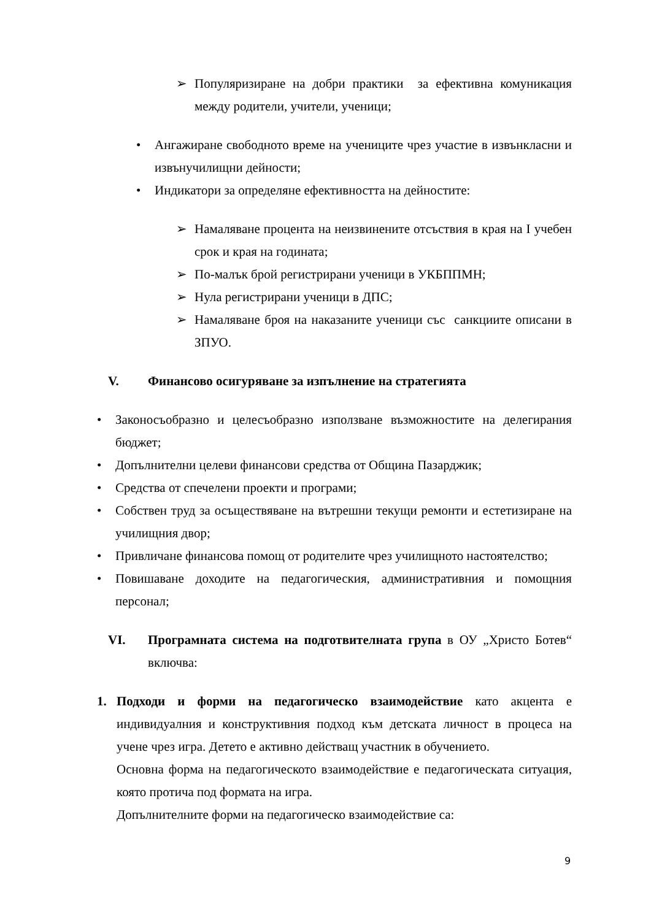➢ Популяризиране на добри практики за ефективна комуникация между родители, учители, ученици;
• Ангажиране свободното време на учениците чрез участие в извънкласни и извънучилищни дейности;
• Индикатори за определяне ефективността на дейностите:
➢ Намаляване процента на неизвинените отсъствия в края на I учебен срок и края на годината;
➢ По-малък брой регистрирани ученици в УКБППМН;
➢ Нула регистрирани ученици в ДПС;
➢ Намаляване броя на наказаните ученици със санкциите описани в ЗПУО.
V. Финансово осигуряване за изпълнение на стратегията
• Законосъобразно и целесъобразно използване възможностите на делегирания бюджет;
• Допълнителни целеви финансови средства от Община Пазарджик;
• Средства от спечелени проекти и програми;
• Собствен труд за осъществяване на вътрешни текущи ремонти и естетизиране на училищния двор;
• Привличане финансова помощ от родителите чрез училищното настоятелство;
• Повишаване доходите на педагогическия, административния и помощния персонал;
VI. Програмната система на подготвителната група в ОУ „Христо Ботев“ включва:
1. Подходи и форми на педагогическо взаимодействие като акцента е индивидуалния и конструктивния подход към детската личност в процеса на учене чрез игра. Детето е активно действащ участник в обучението.
Основна форма на педагогическото взаимодействие е педагогическата ситуация, която протича под формата на игра.
Допълнителните форми на педагогическо взаимодействие са:
9